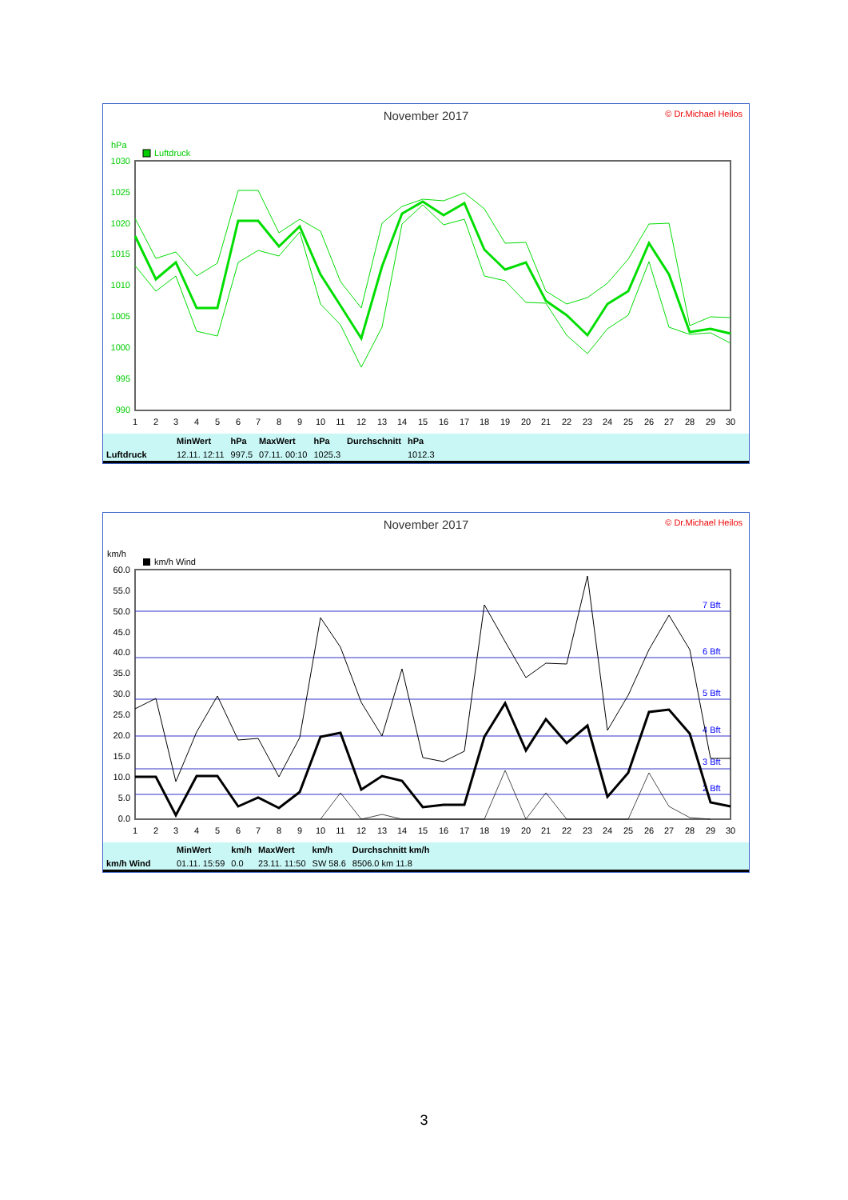November 2017
© Dr.Michael Heilos
hPa
Luftdruck
1030
1025
1020
1015
1010
1005
1000
995
990
1
2
3
4
5
6
7
8
9
10
11
12
13
14
15
16
17
18
19
20
21
22
23
24
25
26
27
28
29
30
| | MinWert | hPa | MaxWert | hPa | Durchschnitt | hPa |
| --- | --- | --- | --- | --- | --- | --- |
| Luftdruck | 12.11. 12:11 | 997.5 | 07.11. 00:10 | 1025.3 | | 1012.3 |
November 2017
© Dr.Michael Heilos
km/h
km/h Wind
7 Bft
6 Bft
5 Bft
4 Bft
3 Bft
2 Bft
60.0
55.0
50.0
45.0
40.0
35.0
30.0
25.0
20.0
15.0
10.0
5.0
0.0
1
2
3
4
5
6
7
8
9
10
11
12
13
14
15
16
17
18
19
20
21
22
23
24
25
26
27
28
29
30
| | MinWert | km/h | MaxWert | km/h | Durchschnitt km/h |
| --- | --- | --- | --- | --- | --- |
| km/h Wind | 01.11. 15:59 | 0.0 | 23.11. 11:50 | SW 58.6 | 8506.0 km 11.8 |
3